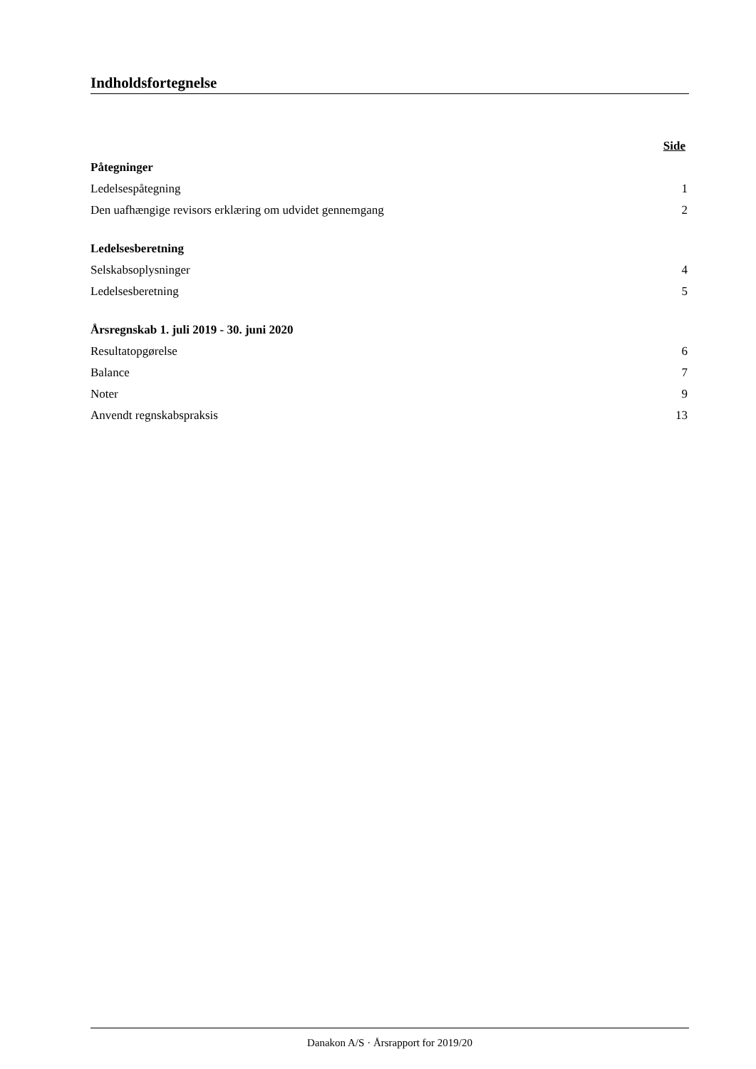Indholdsfortegnelse
| | Side |
| Påtegninger | |
| Ledelsespåtegning | 1 |
| Den uafhængige revisors erklæring om udvidet gennemgang | 2 |
| Ledelsesberetning | |
| Selskabsoplysninger | 4 |
| Ledelsesberetning | 5 |
| Årsregnskab 1. juli 2019 - 30. juni 2020 | |
| Resultatopgørelse | 6 |
| Balance | 7 |
| Noter | 9 |
| Anvendt regnskabspraksis | 13 |
Danakon A/S · Årsrapport for 2019/20